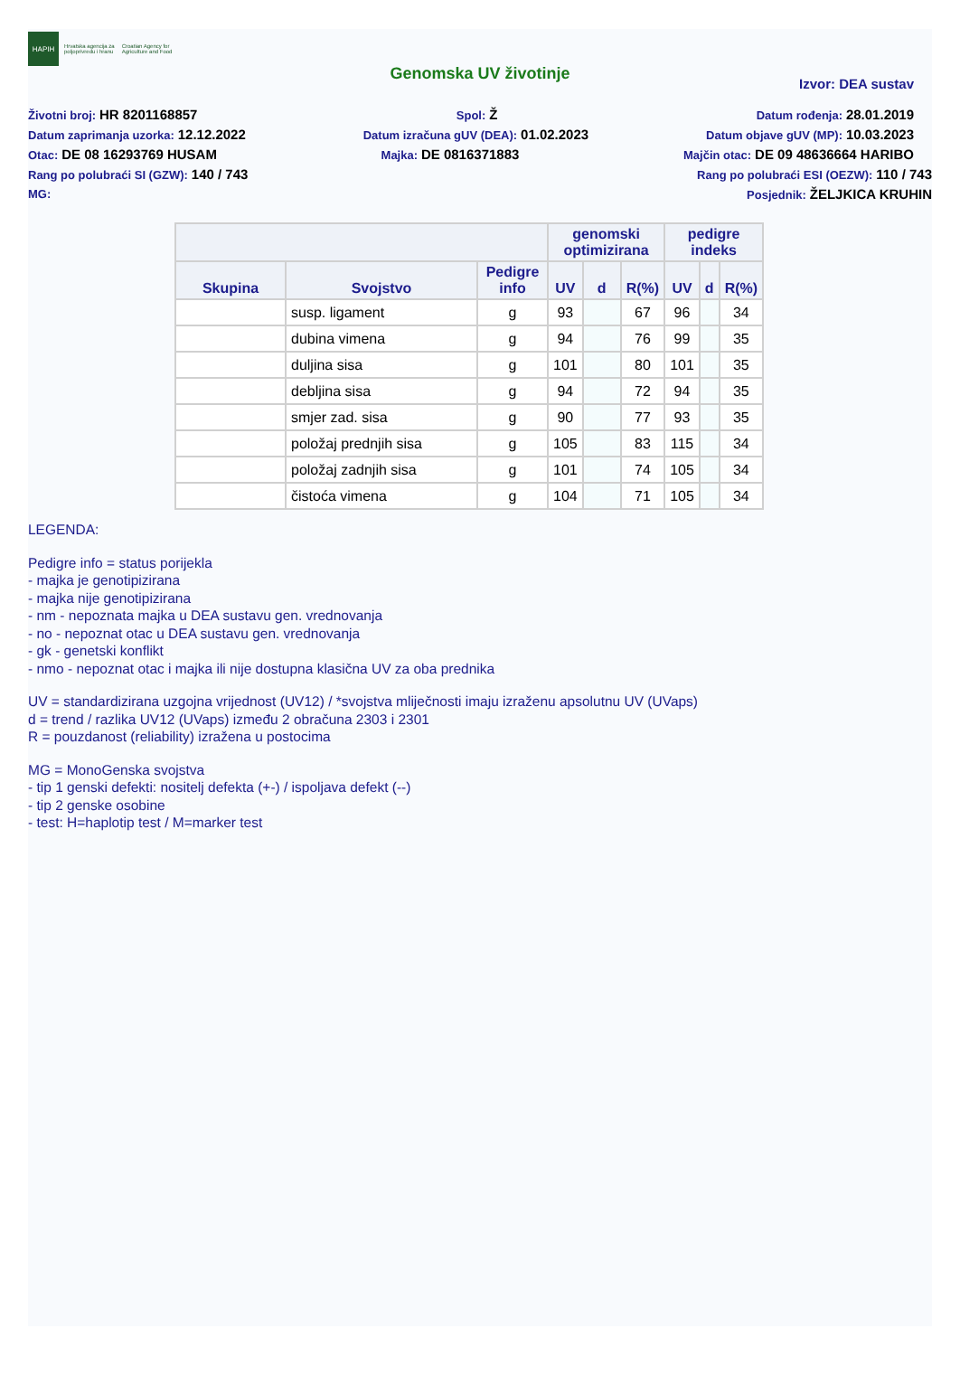HAPIH
Hrvatska agencija za
poljoprivredu i hranu
Croatian Agency for
Agriculture and Food
Genomska UV životinje
Izvor: DEA sustav
Životni broj: HR 8201168857 Spol: Ž Datum rođenja: 28.01.2019
Datum zaprimanja uzorka: 12.12.2022 Datum izračuna gUV (DEA): 01.02.2023 Datum objave gUV (MP): 10.03.2023
Otac: DE 08 16293769 HUSAM Majka: DE 0816371883 Majčin otac: DE 09 48636664 HARIBO
Rang po polubraći SI (GZW): 140 / 743 Rang po polubraći ESI (OEZW): 110 / 743
MG: Posjednik: ŽELJKICA KRUHIN
| | | | genomski optimizirana | | | pedigre indeks | | |
| --- | --- | --- | --- | --- | --- | --- | --- | --- |
| Skupina | Svojstvo | Pedigre info | UV | d | R(%) | UV | d | R(%) |
| | susp. ligament | g | 93 | | 67 | 96 | | 34 |
| | dubina vimena | g | 94 | | 76 | 99 | | 35 |
| | duljina sisa | g | 101 | | 80 | 101 | | 35 |
| | debljina sisa | g | 94 | | 72 | 94 | | 35 |
| | smjer zad. sisa | g | 90 | | 77 | 93 | | 35 |
| | položaj prednjih sisa | g | 105 | | 83 | 115 | | 34 |
| | položaj zadnjih sisa | g | 101 | | 74 | 105 | | 34 |
| | čistoća vimena | g | 104 | | 71 | 105 | | 34 |
LEGENDA:
Pedigre info = status porijekla
- majka je genotipizirana
- majka nije genotipizirana
- nm - nepoznata majka u DEA sustavu gen. vrednovanja
- no - nepoznat otac u DEA sustavu gen. vrednovanja
- gk - genetski konflikt
- nmo - nepoznat otac i majka ili nije dostupna klasična UV za oba prednika
UV = standardizirana uzgojna vrijednost (UV12) / *svojstva mliječnosti imaju izraženu apsolutnu UV (UVaps)
d = trend / razlika UV12 (UVaps) između 2 obračuna 2303 i 2301
R = pouzdanost (reliability) izražena u postocima
MG = MonoGenska svojstva
- tip 1 genski defekti: nositelj defekta (+-) / ispoljava defekt (--)
- tip 2 genske osobine
- test: H=haplotip test / M=marker test